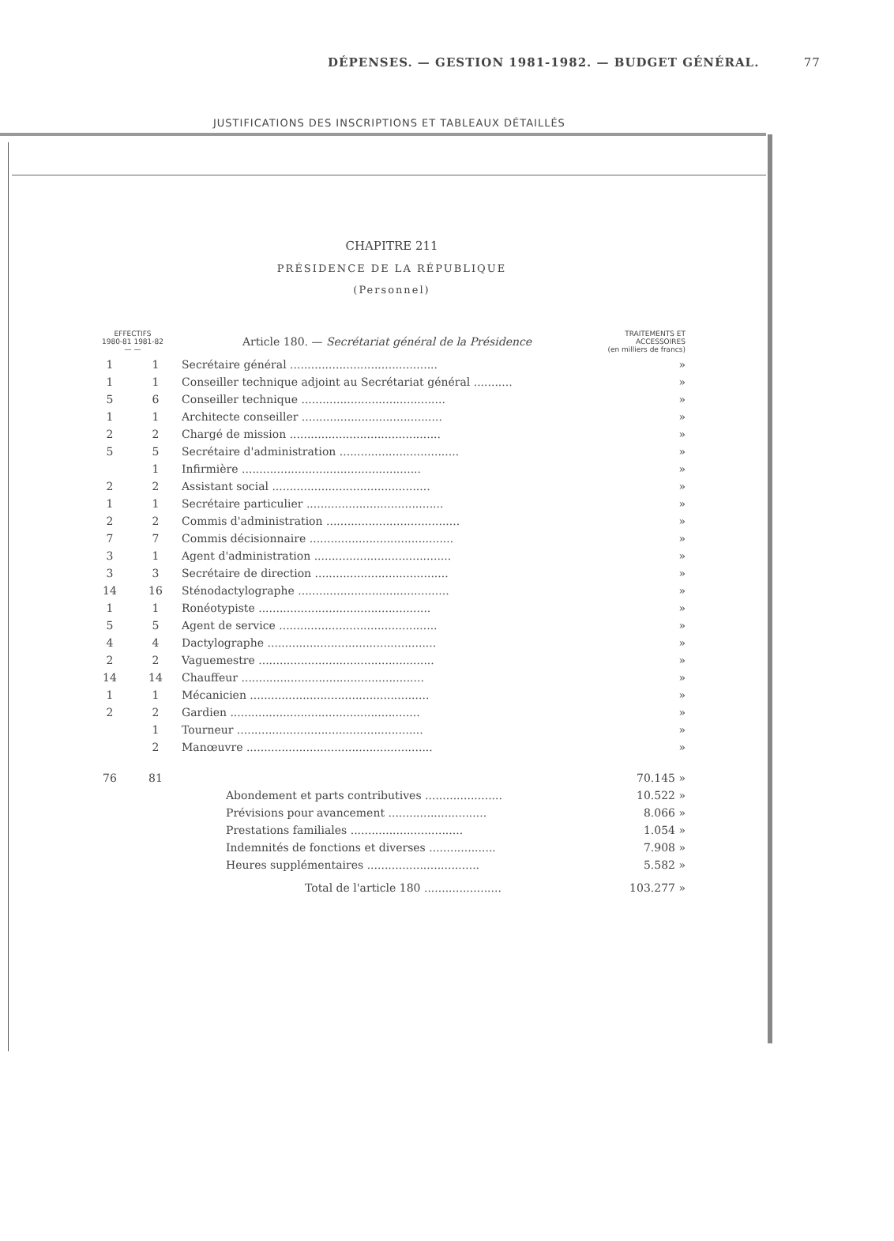DÉPENSES. — GESTION 1981-1982. — BUDGET GÉNÉRAL. 77
JUSTIFICATIONS DES INSCRIPTIONS ET TABLEAUX DÉTAILLÉS
CHAPITRE 211
PRÉSIDENCE DE LA RÉPUBLIQUE
(Personnel)
| EFFECTIFS 1980-81 1981-82 — — | | Article 180. — Secrétariat général de la Présidence | TRAITEMENTS ET ACCESSOIRES (en milliers de francs) |
| --- | --- | --- | --- |
| 1 | 1 | Secrétaire général .......................................... | » |
| 1 | 1 | Conseiller technique adjoint au Secrétariat général ........... | » |
| 5 | 6 | Conseiller technique ......................................... | » |
| 1 | 1 | Architecte conseiller ........................................ | » |
| 2 | 2 | Chargé de mission ........................................... | » |
| 5 | 5 | Secrétaire d'administration .................................. | » |
| | 1 | Infirmière ................................................... | » |
| 2 | 2 | Assistant social ............................................. | » |
| 1 | 1 | Secrétaire particulier ....................................... | » |
| 2 | 2 | Commis d'administration ...................................... | » |
| 7 | 7 | Commis décisionnaire ......................................... | » |
| 3 | 1 | Agent d'administration ....................................... | » |
| 3 | 3 | Secrétaire de direction ...................................... | » |
| 14 | 16 | Sténodactylographe ........................................... | » |
| 1 | 1 | Ronéotypiste ................................................. | » |
| 5 | 5 | Agent de service ............................................. | » |
| 4 | 4 | Dactylographe ................................................ | » |
| 2 | 2 | Vaguemestre .................................................. | » |
| 14 | 14 | Chauffeur .................................................... | » |
| 1 | 1 | Mécanicien ................................................... | » |
| 2 | 2 | Gardien ...................................................... | » |
| | 1 | Tourneur ..................................................... | » |
| | 2 | Manœuvre ..................................................... | » |
| 76 | 81 | | 70.145 » |
| | | Abondement et parts contributives ...................... | 10.522 » |
| | | Prévisions pour avancement ............................ | 8.066 » |
| | | Prestations familiales ................................ | 1.054 » |
| | | Indemnités de fonctions et diverses ................... | 7.908 » |
| | | Heures supplémentaires ................................ | 5.582 » |
| | | Total de l'article 180 ...................... | 103.277 » |